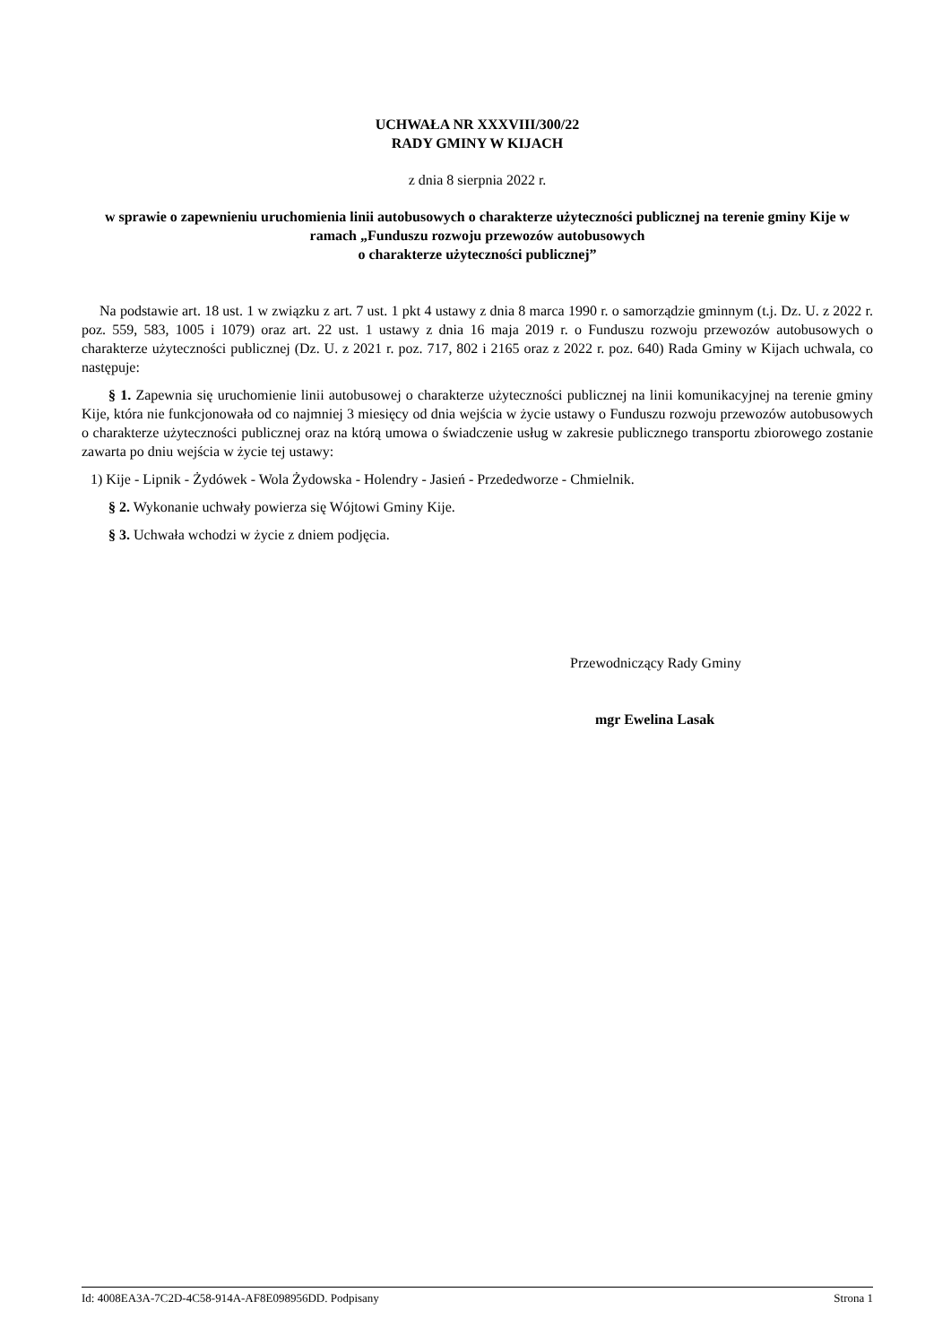UCHWAŁA NR XXXVIII/300/22
RADY GMINY W KIJACH
z dnia 8 sierpnia 2022 r.
w sprawie o zapewnieniu uruchomienia linii autobusowych o charakterze użyteczności publicznej na terenie gminy Kije w ramach „Funduszu rozwoju przewozów autobusowych
o charakterze użyteczności publicznej”
Na podstawie art. 18 ust. 1 w związku z art. 7 ust. 1 pkt 4 ustawy z dnia 8 marca 1990 r. o samorządzie gminnym (t.j. Dz. U. z 2022 r. poz. 559, 583, 1005 i 1079) oraz art. 22 ust. 1 ustawy z dnia 16 maja 2019 r. o Funduszu rozwoju przewozów autobusowych o charakterze użyteczności publicznej (Dz. U. z 2021 r. poz. 717, 802 i 2165 oraz z 2022 r. poz. 640) Rada Gminy w Kijach uchwala, co następuje:
§ 1. Zapewnia się uruchomienie linii autobusowej o charakterze użyteczności publicznej na linii komunikacyjnej na terenie gminy Kije, która nie funkcjonowała od co najmniej 3 miesięcy od dnia wejścia w życie ustawy o Funduszu rozwoju przewozów autobusowych o charakterze użyteczności publicznej oraz na którą umowa o świadczenie usług w zakresie publicznego transportu zbiorowego zostanie zawarta po dniu wejścia w życie tej ustawy:
1) Kije - Lipnik - Żydówek - Wola Żydowska - Holendry - Jasień - Przededworze - Chmielnik.
§ 2. Wykonanie uchwały powierza się Wójtowi Gminy Kije.
§ 3. Uchwała wchodzi w życie z dniem podjęcia.
Przewodniczący Rady Gminy
mgr Ewelina Lasak
Id: 4008EA3A-7C2D-4C58-914A-AF8E098956DD. Podpisany Strona 1